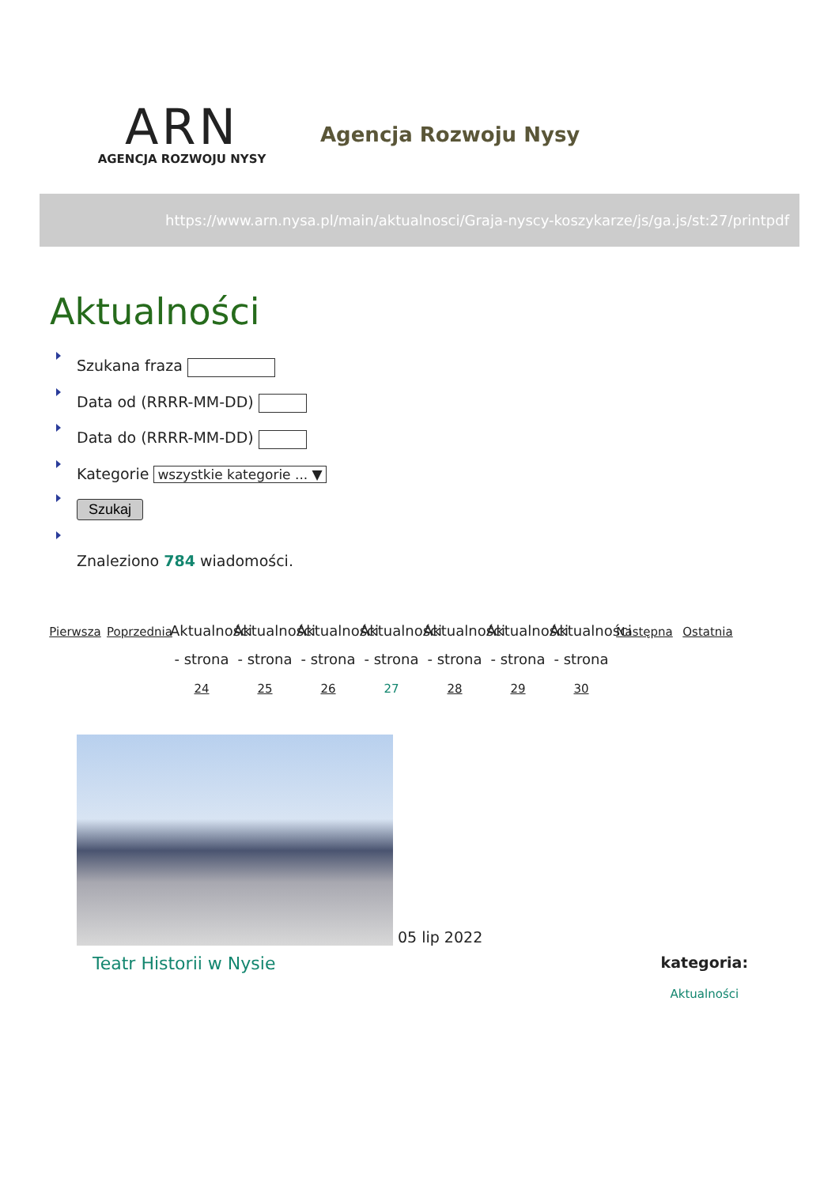ARN
AGENCJA ROZWOJU NYSY
Agencja Rozwoju Nysy
https://www.arn.nysa.pl/main/aktualnosci/Graja-nyscy-koszykarze/js/ga.js/st:27/printpdf
Aktualności
Szukana fraza
Data od (RRRR-MM-DD)
Data do (RRRR-MM-DD)
Kategorie wszystkie kategorie ... ▼
Szukaj
Znaleziono 784 wiadomości.
Pierwsza
Poprzednia
Aktualności - strona 24
Aktualności - strona 25
Aktualności - strona 26
Aktualności - strona 27
Aktualności - strona 28
Aktualności - strona 29
Aktualności - strona 30
Następna
Ostatnia
05 lip 2022
Teatr Historii w Nysie
kategoria:
Aktualności